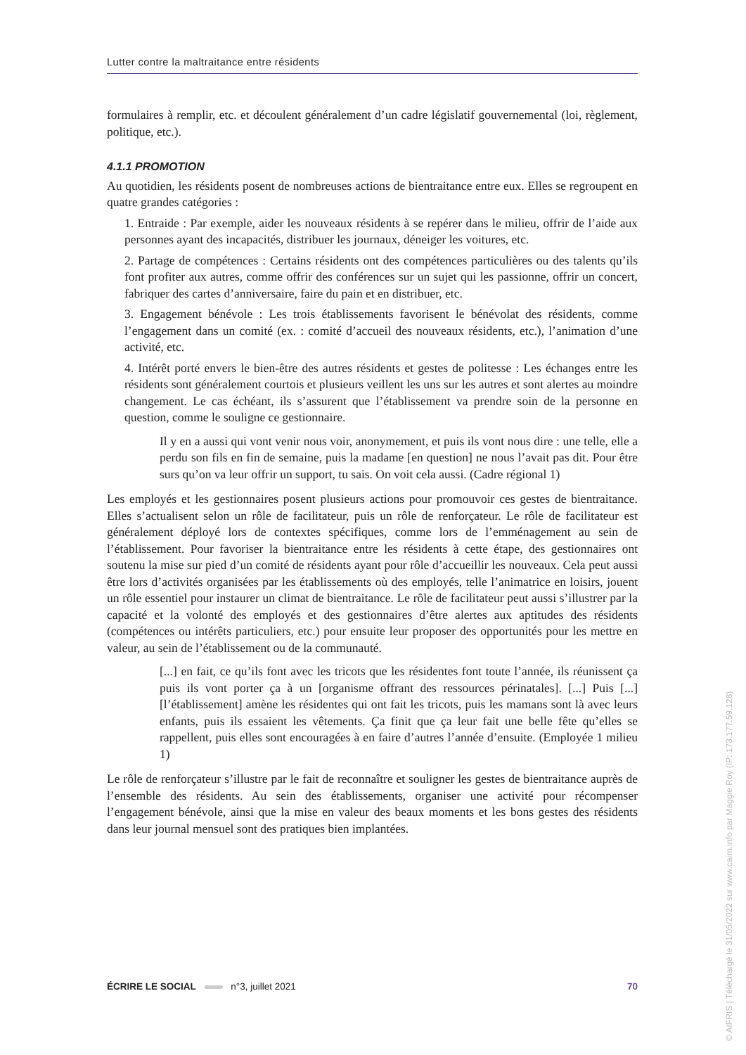Lutter contre la maltraitance entre résidents
formulaires à remplir, etc. et découlent généralement d’un cadre législatif gouvernemental (loi, règlement, politique, etc.).
4.1.1 PROMOTION
Au quotidien, les résidents posent de nombreuses actions de bientraitance entre eux. Elles se regroupent en quatre grandes catégories :
1. Entraide : Par exemple, aider les nouveaux résidents à se repérer dans le milieu, offrir de l’aide aux personnes ayant des incapacités, distribuer les journaux, déneiger les voitures, etc.
2. Partage de compétences : Certains résidents ont des compétences particulières ou des talents qu’ils font profiter aux autres, comme offrir des conférences sur un sujet qui les passionne, offrir un concert, fabriquer des cartes d’anniversaire, faire du pain et en distribuer, etc.
3. Engagement bénévole : Les trois établissements favorisent le bénévolat des résidents, comme l’engagement dans un comité (ex. : comité d’accueil des nouveaux résidents, etc.), l’animation d’une activité, etc.
4. Intérêt porté envers le bien-être des autres résidents et gestes de politesse : Les échanges entre les résidents sont généralement courtois et plusieurs veillent les uns sur les autres et sont alertes au moindre changement. Le cas échéant, ils s’assurent que l’établissement va prendre soin de la personne en question, comme le souligne ce gestionnaire.
Il y en a aussi qui vont venir nous voir, anonymement, et puis ils vont nous dire : une telle, elle a perdu son fils en fin de semaine, puis la madame [en question] ne nous l’avait pas dit. Pour être surs qu’on va leur offrir un support, tu sais. On voit cela aussi. (Cadre régional 1)
Les employés et les gestionnaires posent plusieurs actions pour promouvoir ces gestes de bientraitance. Elles s’actualisent selon un rôle de facilitateur, puis un rôle de renforçateur. Le rôle de facilitateur est généralement déployé lors de contextes spécifiques, comme lors de l’emménagement au sein de l’établissement. Pour favoriser la bientraitance entre les résidents à cette étape, des gestionnaires ont soutenu la mise sur pied d’un comité de résidents ayant pour rôle d’accueillir les nouveaux. Cela peut aussi être lors d’activités organisées par les établissements où des employés, telle l’animatrice en loisirs, jouent un rôle essentiel pour instaurer un climat de bientraitance. Le rôle de facilitateur peut aussi s’illustrer par la capacité et la volonté des employés et des gestionnaires d’être alertes aux aptitudes des résidents (compétences ou intérêts particuliers, etc.) pour ensuite leur proposer des opportunités pour les mettre en valeur, au sein de l’établissement ou de la communauté.
[...] en fait, ce qu’ils font avec les tricots que les résidentes font toute l’année, ils réunissent ça puis ils vont porter ça à un [organisme offrant des ressources périnatales]. [...] Puis [...] [l’établissement] amène les résidentes qui ont fait les tricots, puis les mamans sont là avec leurs enfants, puis ils essaient les vêtements. Ça finit que ça leur fait une belle fête qu’elles se rappellent, puis elles sont encouragées à en faire d’autres l’année d’ensuite. (Employée 1 milieu 1)
Le rôle de renforçateur s’illustre par le fait de reconnaître et souligner les gestes de bientraitance auprès de l’ensemble des résidents. Au sein des établissements, organiser une activité pour récompenser l’engagement bénévole, ainsi que la mise en valeur des beaux moments et les bons gestes des résidents dans leur journal mensuel sont des pratiques bien implantées.
ÉCRIRE LE SOCIAL n°3, juillet 2021 70
© AIFRIS | Téléchargé le 31/05/2022 sur www.cairn.info par Maggie Roy (IP: 173.177.59.128)